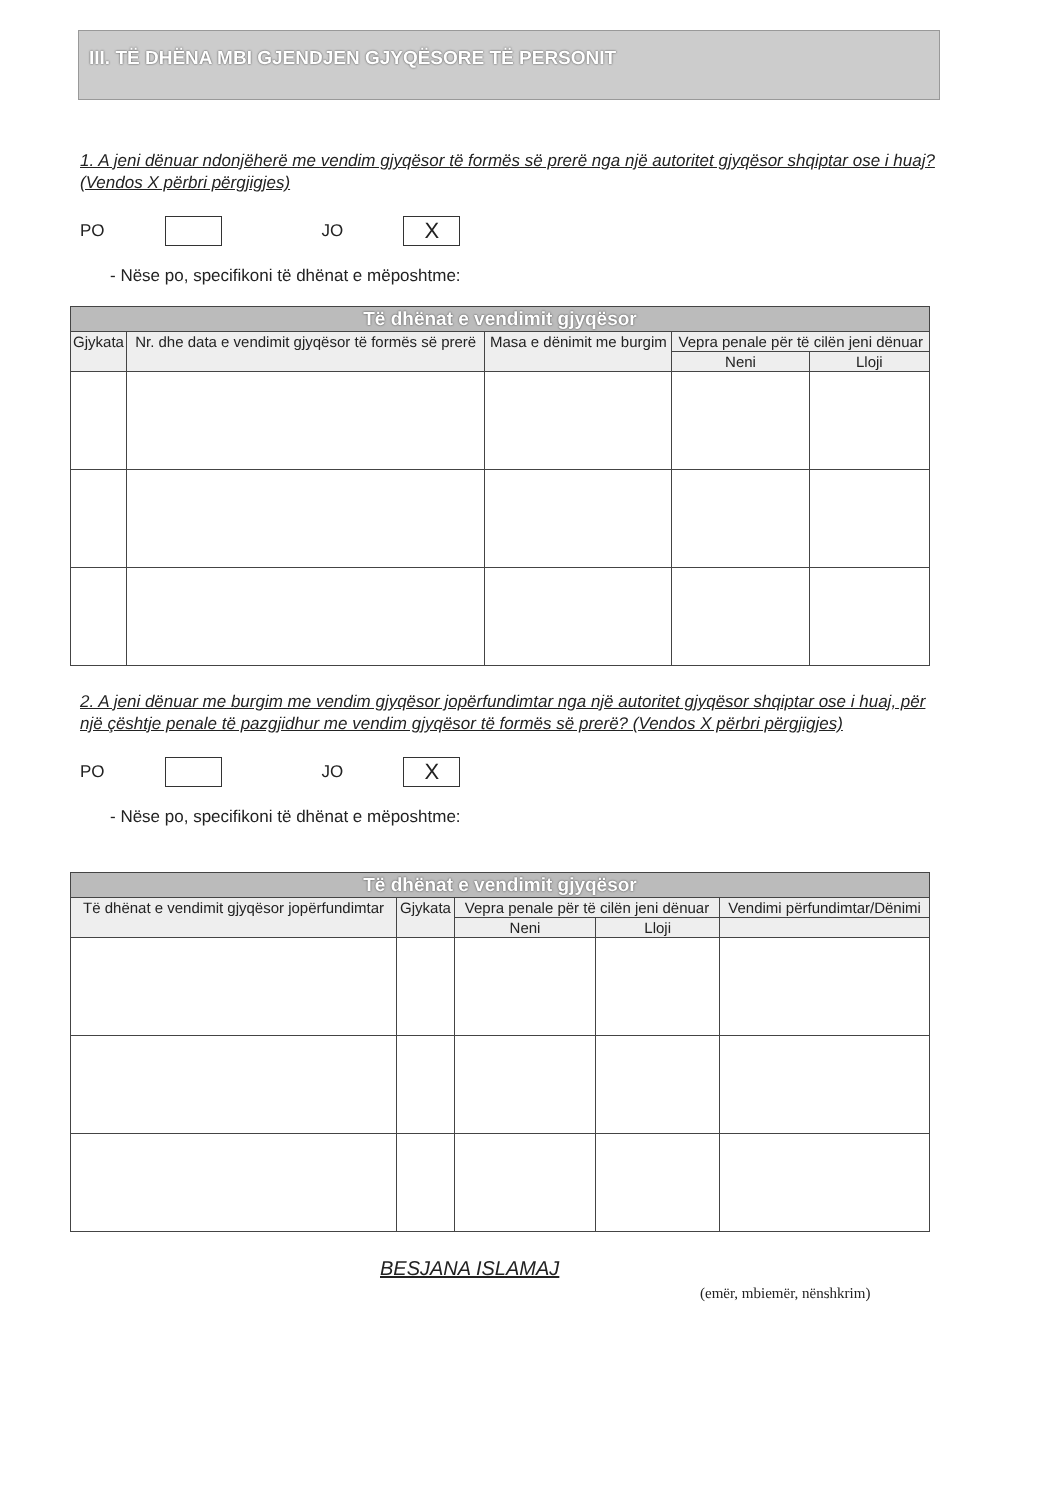III. TË DHËNA MBI GJENDJEN GJYQËSORE TË PERSONIT
1. A jeni dënuar ndonjëherë me vendim gjyqësor të formës së prerë nga një autoritet gjyqësor shqiptar ose i huaj? (Vendos X përbri përgjigjes)
PO JO X
- Nëse po, specifikoni të dhënat e mëposhtme:
| Të dhënat e vendimit gjyqësor | | | | |
| --- | --- | --- | --- | --- |
| Gjykata | Nr. dhe data e vendimit gjyqësor të formës së prerë | Masa e dënimit me burgim | Vepra penale për të cilën jeni dënuar | |
| | | | Neni | Lloji |
2. A jeni dënuar me burgim me vendim gjyqësor jopërfundimtar nga një autoritet gjyqësor shqiptar ose i huaj, për një çështje penale të pazgjidhur me vendim gjyqësor të formës së prerë? (Vendos X përbri përgjigjes)
PO JO X
- Nëse po, specifikoni të dhënat e mëposhtme:
| Të dhënat e vendimit gjyqësor | | | | |
| --- | --- | --- | --- | --- |
| Të dhënat e vendimit gjyqësor jopërfundimtar | Gjykata | Vepra penale për të cilën jeni dënuar | | Vendimi përfundimtar/Dënimi |
| | | Neni | Lloji | |
BESJANA ISLAMAJ
(emër, mbiemër, nënshkrim)